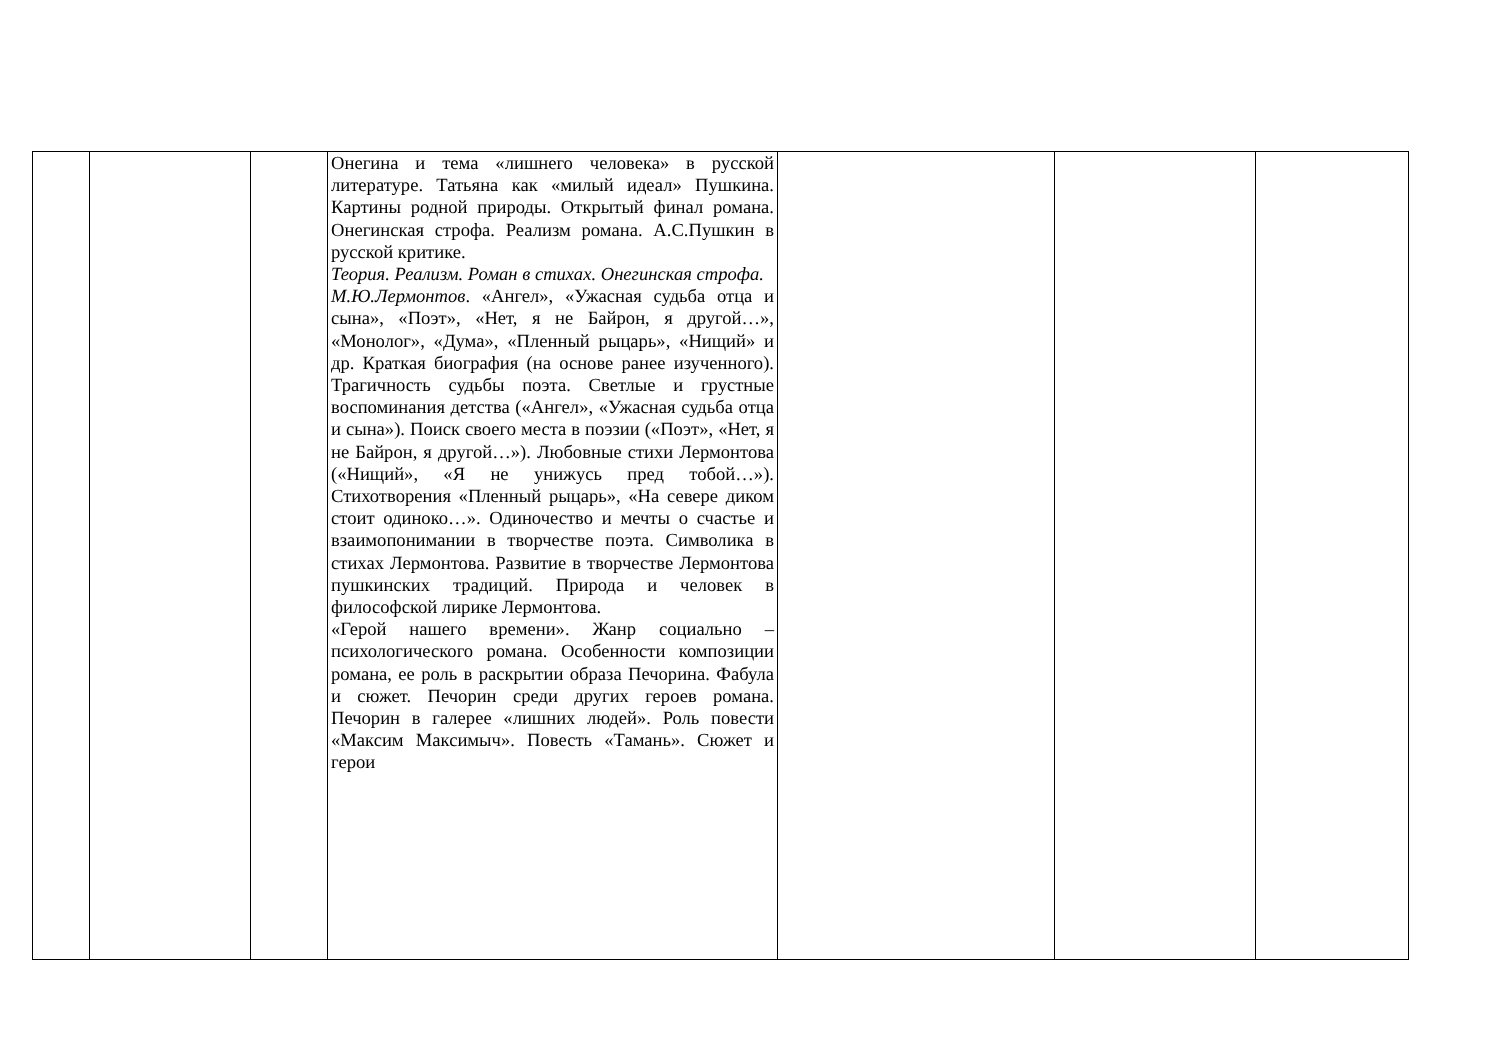| | | | Онегина и тема «лишнего человека» в русской литературе. Татьяна как «милый идеал» Пушкина. Картины родной природы. Открытый финал романа. Онегинская строфа. Реализм романа. А.С.Пушкин в русской критике. Теория. Реализм. Роман в стихах. Онегинская строфа. М.Ю.Лермонтов . «Ангел», «Ужасная судьба отца и сына», «Поэт», «Нет, я не Байрон, я другой…», «Монолог», «Дума», «Пленный рыцарь», «Нищий» и др. Краткая биография (на основе ранее изученного). Трагичность судьбы поэта. Светлые и грустные воспоминания детства («Ангел», «Ужасная судьба отца и сына»). Поиск своего места в поэзии («Поэт», «Нет, я не Байрон, я другой…»). Любовные стихи Лермонтова («Нищий», «Я не унижусь пред тобой…»). Стихотворения «Пленный рыцарь», «На севере диком стоит одиноко…». Одиночество и мечты о счастье и взаимопонимании в творчестве поэта. Символика в стихах Лермонтова. Развитие в творчестве Лермонтова пушкинских традиций. Природа и человек в философской лирике Лермонтова. «Герой нашего времени». Жанр социально – психологического романа. Особенности композиции романа, ее роль в раскрытии образа Печорина. Фабула и сюжет. Печорин среди других героев романа. Печорин в галерее «лишних людей». Роль повести «Максим Максимыч». Повесть «Тамань». Сюжет и герои | | | |